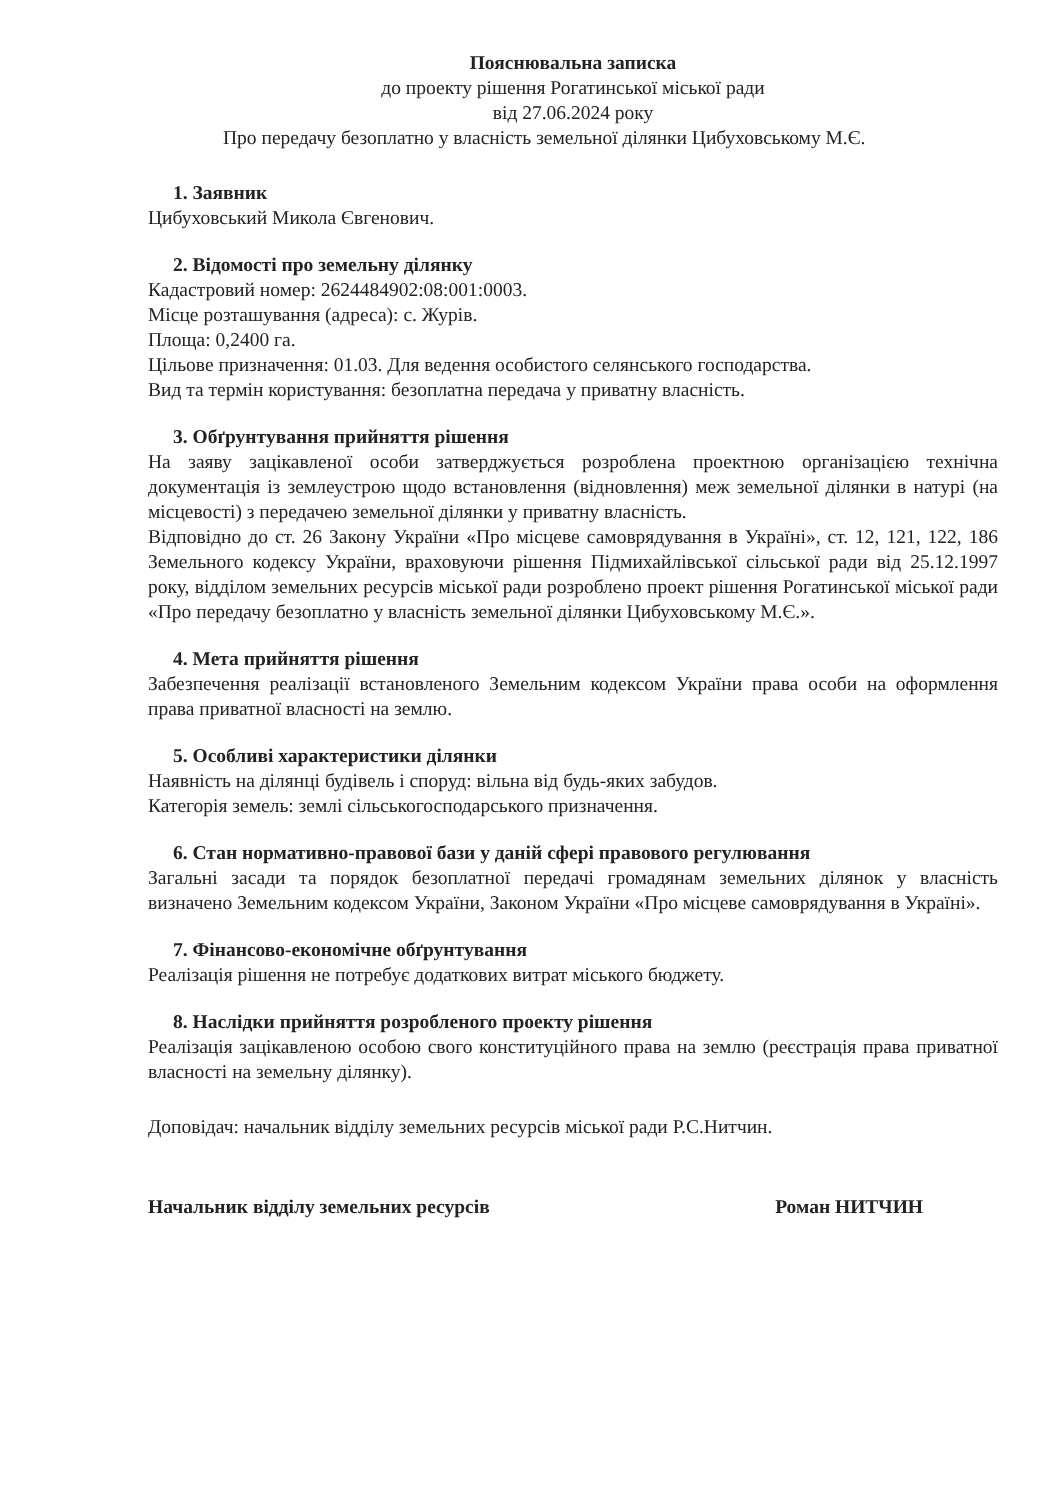Пояснювальна записка
до проекту рішення Рогатинської міської ради
від 27.06.2024 року
Про передачу безоплатно у власність земельної ділянки Цибуховському М.Є.
1. Заявник
Цибуховський Микола Євгенович.
2. Відомості про земельну ділянку
Кадастровий номер: 2624484902:08:001:0003.
Місце розташування (адреса): с. Журів.
Площа: 0,2400 га.
Цільове призначення: 01.03. Для ведення особистого селянського господарства.
Вид та термін користування: безоплатна передача у приватну власність.
3. Обґрунтування прийняття рішення
На заяву зацікавленої особи затверджується розроблена проектною організацією технічна документація із землеустрою щодо встановлення (відновлення) меж земельної ділянки в натурі (на місцевості) з передачею земельної ділянки у приватну власність.
Відповідно до ст. 26 Закону України «Про місцеве самоврядування в Україні», ст. 12, 121, 122, 186 Земельного кодексу України, враховуючи рішення Підмихайлівської сільської ради від 25.12.1997 року, відділом земельних ресурсів міської ради розроблено проект рішення Рогатинської міської ради «Про передачу безоплатно у власність земельної ділянки Цибуховському М.Є.».
4. Мета прийняття рішення
Забезпечення реалізації встановленого Земельним кодексом України права особи на оформлення права приватної власності на землю.
5. Особливі характеристики ділянки
Наявність на ділянці будівель і споруд: вільна від будь-яких забудов.
Категорія земель: землі сільськогосподарського призначення.
6. Стан нормативно-правової бази у даній сфері правового регулювання
Загальні засади та порядок безоплатної передачі громадянам земельних ділянок у власність визначено Земельним кодексом України, Законом України «Про місцеве самоврядування в Україні».
7. Фінансово-економічне обґрунтування
Реалізація рішення не потребує додаткових витрат міського бюджету.
8. Наслідки прийняття розробленого проекту рішення
Реалізація зацікавленою особою свого конституційного права на землю (реєстрація права приватної власності на земельну ділянку).
Доповідач: начальник відділу земельних ресурсів міської ради Р.С.Нитчин.
Начальник відділу земельних ресурсів Роман НИТЧИН